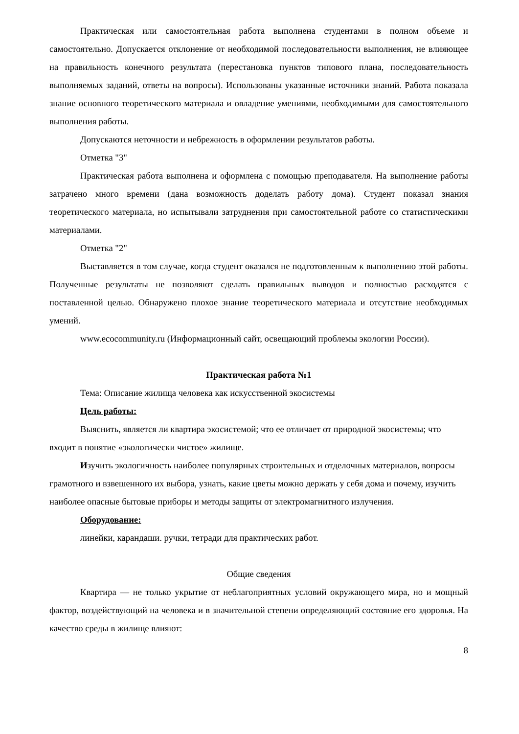Практическая или самостоятельная работа выполнена студентами в полном объеме и самостоятельно. Допускается отклонение от необходимой последовательности выполнения, не влияющее на правильность конечного результата (перестановка пунктов типового плана, последовательность выполняемых заданий, ответы на вопросы). Использованы указанные источники знаний. Работа показала знание основного теоретического материала и овладение умениями, необходимыми для самостоятельного выполнения работы.
Допускаются неточности и небрежность в оформлении результатов работы.
Отметка "3"
Практическая работа выполнена и оформлена с помощью преподавателя. На выполнение работы затрачено много времени (дана возможность доделать работу дома). Студент показал знания теоретического материала, но испытывали затруднения при самостоятельной работе со статистическими материалами.
Отметка "2"
Выставляется в том случае, когда студент оказался не подготовленным к выполнению этой работы. Полученные результаты не позволяют сделать правильных выводов и полностью расходятся с поставленной целью. Обнаружено плохое знание теоретического материала и отсутствие необходимых умений.
www.ecocommunity.ru (Информационный сайт, освещающий проблемы экологии России).
Практическая работа №1
Тема: Описание жилища человека как искусственной экосистемы
Цель работы:
Выяснить, является ли квартира экосистемой; что ее отличает от природной экосистемы; что входит в понятие «экологически чистое» жилище.
Изучить экологичность наиболее популярных строительных и отделочных материалов, вопросы грамотного и взвешенного их выбора, узнать, какие цветы можно держать у себя дома и почему, изучить наиболее опасные бытовые приборы и методы защиты от электромагнитного излучения.
Оборудование:
линейки, карандаши. ручки, тетради для практических работ.
Общие сведения
Квартира — не только укрытие от неблагоприятных условий окружающего мира, но и мощный фактор, воздействующий на человека и в значительной степени определяющий состояние его здоровья. На качество среды в жилище влияют:
8